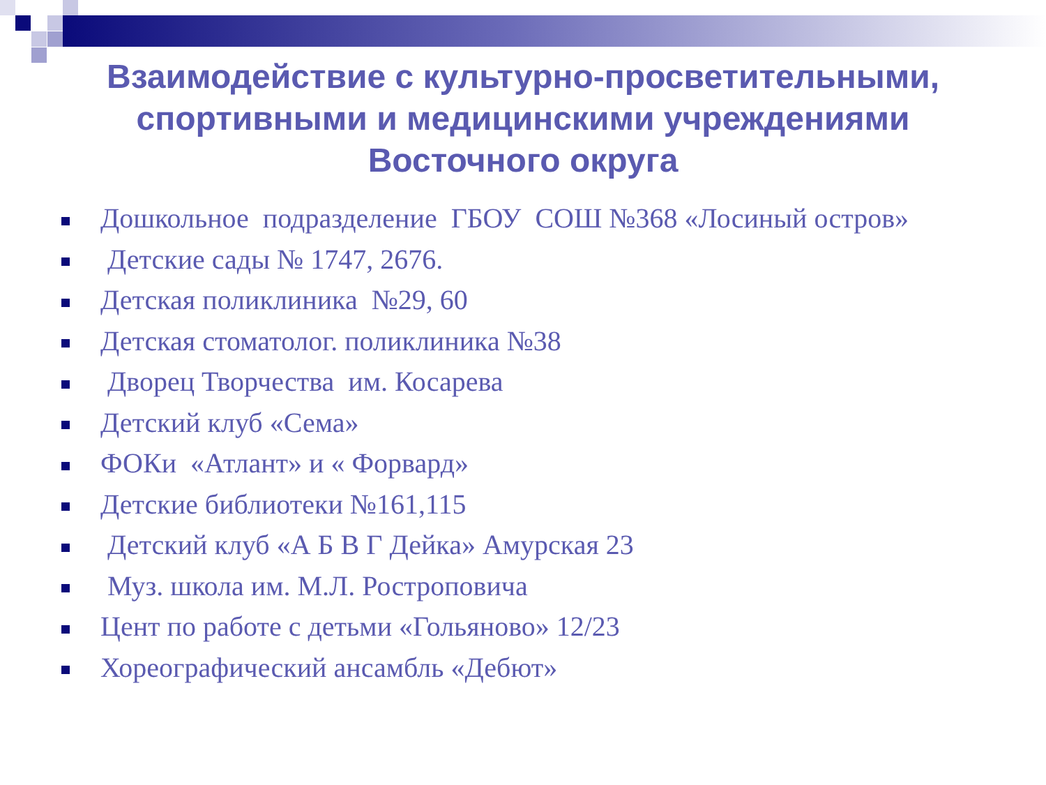Взаимодействие с культурно-просветительными, спортивными и медицинскими учреждениями Восточного округа
Дошкольное подразделение ГБОУ СОШ №368 «Лосиный остров»
Детские сады № 1747, 2676.
Детская поликлиника №29, 60
Детская стоматолог. поликлиника №38
Дворец Творчества им. Косарева
Детский клуб «Сема»
ФОКи «Атлант» и « Форвард»
Детские библиотеки №161,115
Детский клуб «А Б В Г Дейка» Амурская 23
Муз. школа им. М.Л. Ростроповича
Цент по работе с детьми «Гольяново» 12/23
Хореографический ансамбль «Дебют»